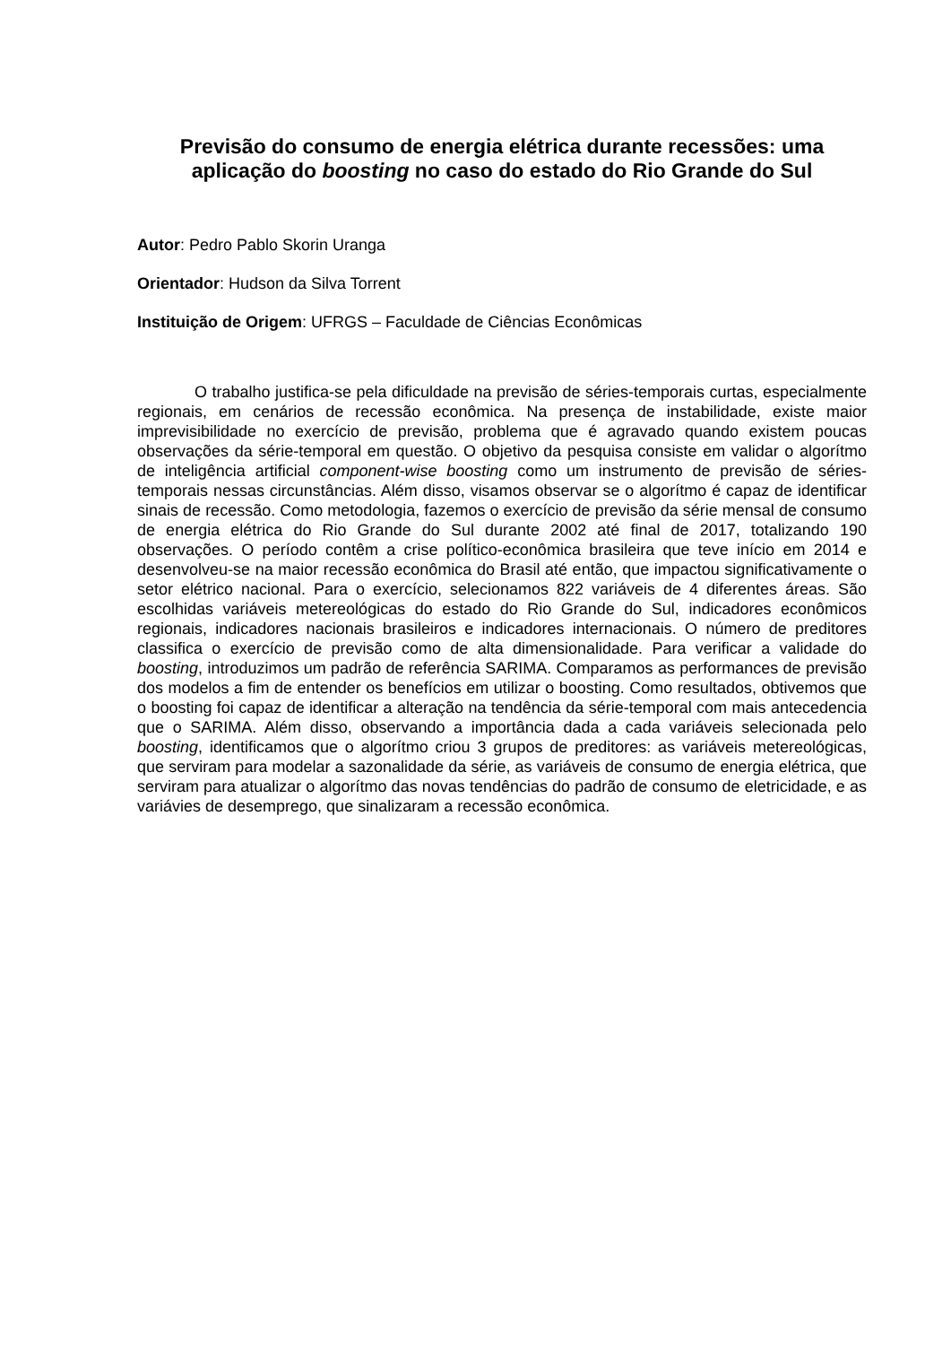Previsão do consumo de energia elétrica durante recessões: uma aplicação do boosting no caso do estado do Rio Grande do Sul
Autor: Pedro Pablo Skorin Uranga
Orientador: Hudson da Silva Torrent
Instituição de Origem: UFRGS – Faculdade de Ciências Econômicas
O trabalho justifica-se pela dificuldade na previsão de séries-temporais curtas, especialmente regionais, em cenários de recessão econômica. Na presença de instabilidade, existe maior imprevisibilidade no exercício de previsão, problema que é agravado quando existem poucas observações da série-temporal em questão. O objetivo da pesquisa consiste em validar o algorítmo de inteligência artificial component-wise boosting como um instrumento de previsão de séries-temporais nessas circunstâncias. Além disso, visamos observar se o algorítmo é capaz de identificar sinais de recessão. Como metodologia, fazemos o exercício de previsão da série mensal de consumo de energia elétrica do Rio Grande do Sul durante 2002 até final de 2017, totalizando 190 observações. O período contêm a crise político-econômica brasileira que teve início em 2014 e desenvolveu-se na maior recessão econômica do Brasil até então, que impactou significativamente o setor elétrico nacional. Para o exercício, selecionamos 822 variáveis de 4 diferentes áreas. São escolhidas variáveis metereológicas do estado do Rio Grande do Sul, indicadores econômicos regionais, indicadores nacionais brasileiros e indicadores internacionais. O número de preditores classifica o exercício de previsão como de alta dimensionalidade. Para verificar a validade do boosting, introduzimos um padrão de referência SARIMA. Comparamos as performances de previsão dos modelos a fim de entender os benefícios em utilizar o boosting. Como resultados, obtivemos que o boosting foi capaz de identificar a alteração na tendência da série-temporal com mais antecedencia que o SARIMA. Além disso, observando a importância dada a cada variáveis selecionada pelo boosting, identificamos que o algorítmo criou 3 grupos de preditores: as variáveis metereológicas, que serviram para modelar a sazonalidade da série, as variáveis de consumo de energia elétrica, que serviram para atualizar o algorítmo das novas tendências do padrão de consumo de eletricidade, e as variávies de desemprego, que sinalizaram a recessão econômica.